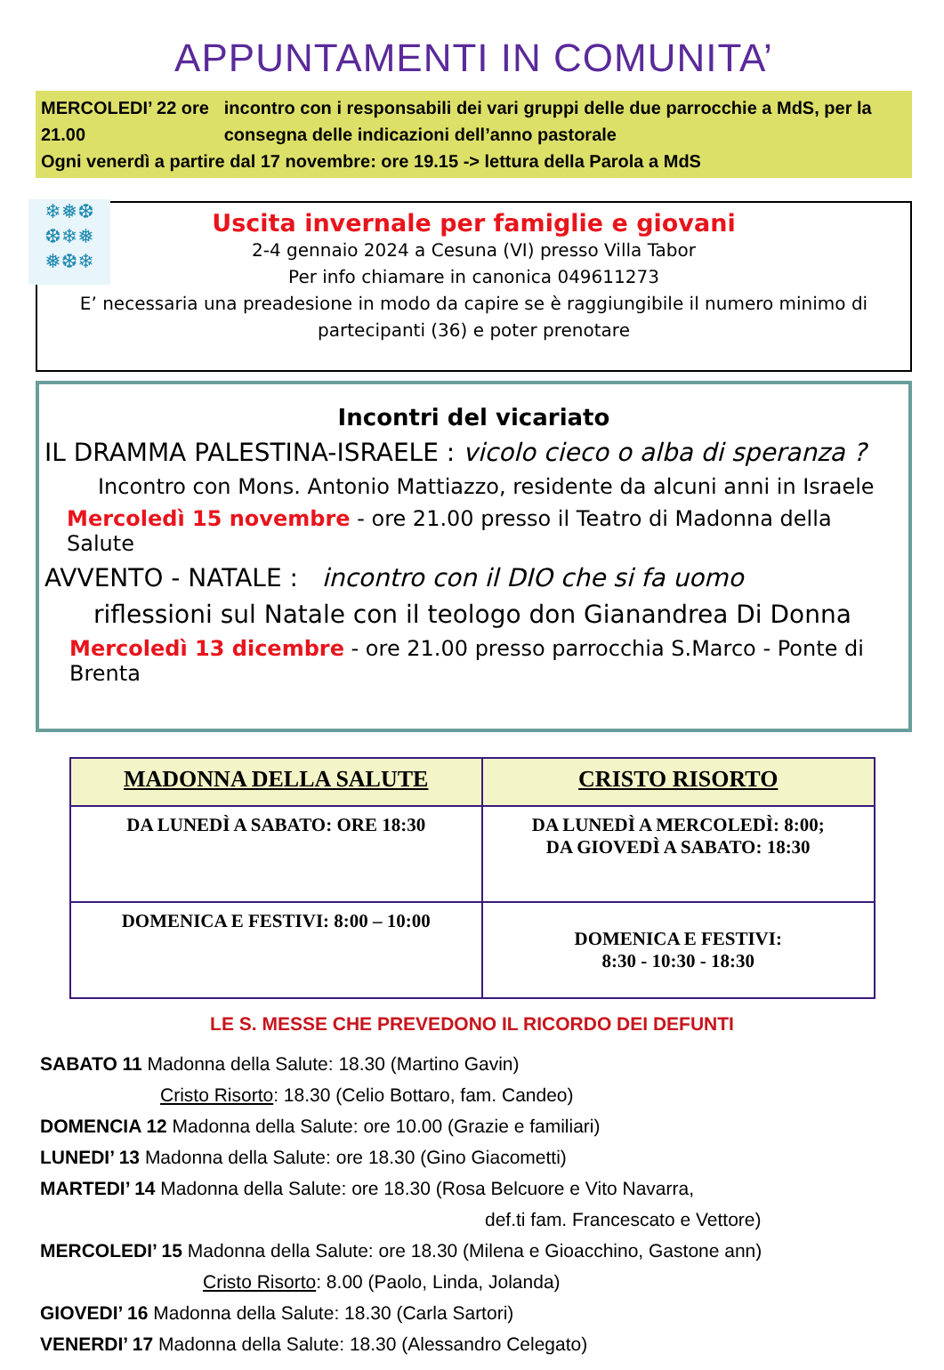APPUNTAMENTI IN COMUNITA’
MERCOLEDI’ 22 ore 21.00 incontro con i responsabili dei vari gruppi delle due parrocchie a MdS, per la consegna delle indicazioni dell’anno pastorale
Ogni venerdì a partire dal 17 novembre: ore 19.15 -> lettura della Parola a MdS
❄❅❆
❆❄❅
❅❆❄
Uscita invernale per famiglie e giovani
2-4 gennaio 2024 a Cesuna (VI) presso Villa Tabor
Per info chiamare in canonica 049611273
E’ necessaria una preadesione in modo da capire se è raggiungibile il numero minimo di partecipanti (36) e poter prenotare
Incontri del vicariato
IL DRAMMA PALESTINA-ISRAELE : vicolo cieco o alba di speranza ?
Incontro con Mons. Antonio Mattiazzo, residente da alcuni anni in Israele
Mercoledì 15 novembre - ore 21.00 presso il Teatro di Madonna della Salute
AVVENTO - NATALE : incontro con il DIO che si fa uomo
riflessioni sul Natale con il teologo don Gianandrea Di Donna
Mercoledì 13 dicembre - ore 21.00 presso parrocchia S.Marco - Ponte di Brenta
| MADONNA DELLA SALUTE | CRISTO RISORTO |
| --- | --- |
| DA LUNEDÌ A SABATO: ORE 18:30 | DA LUNEDÌ A MERCOLEDÌ: 8:00; DA GIOVEDÌ A SABATO: 18:30 |
| DOMENICA E FESTIVI: 8:00 – 10:00 | DOMENICA E FESTIVI: 8:30 - 10:30 - 18:30 |
LE S. MESSE CHE PREVEDONO IL RICORDO DEI DEFUNTI
SABATO 11 Madonna della Salute: 18.30 (Martino Gavin)
Cristo Risorto: 18.30 (Celio Bottaro, fam. Candeo)
DOMENCIA 12 Madonna della Salute: ore 10.00 (Grazie e familiari)
LUNEDI’ 13 Madonna della Salute: ore 18.30 (Gino Giacometti)
MARTEDI’ 14 Madonna della Salute: ore 18.30 (Rosa Belcuore e Vito Navarra,
def.ti fam. Francescato e Vettore)
MERCOLEDI’ 15 Madonna della Salute: ore 18.30 (Milena e Gioacchino, Gastone ann)
Cristo Risorto: 8.00 (Paolo, Linda, Jolanda)
GIOVEDI’ 16 Madonna della Salute: 18.30 (Carla Sartori)
VENERDI’ 17 Madonna della Salute: 18.30 (Alessandro Celegato)